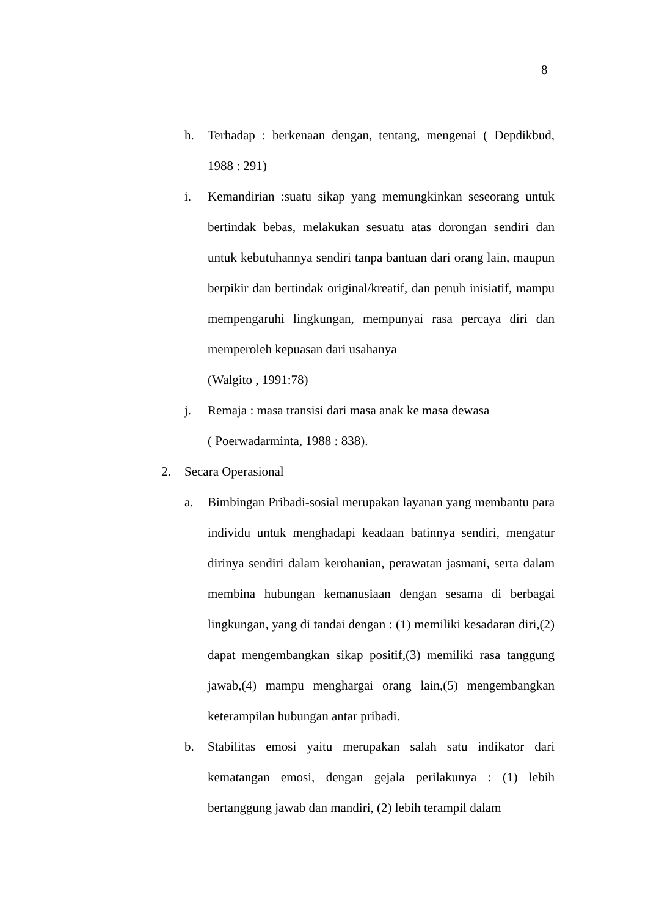8
h. Terhadap : berkenaan dengan, tentang, mengenai ( Depdikbud, 1988 : 291)
i. Kemandirian :suatu sikap yang memungkinkan seseorang untuk bertindak bebas, melakukan sesuatu atas dorongan sendiri dan untuk kebutuhannya sendiri tanpa bantuan dari orang lain, maupun berpikir dan bertindak original/kreatif, dan penuh inisiatif, mampu mempengaruhi lingkungan, mempunyai rasa percaya diri dan memperoleh kepuasan dari usahanya
(Walgito , 1991:78)
j. Remaja : masa transisi dari masa anak ke masa dewasa
( Poerwadarminta, 1988 : 838).
2. Secara Operasional
a. Bimbingan Pribadi-sosial merupakan layanan yang membantu para individu untuk menghadapi keadaan batinnya sendiri, mengatur dirinya sendiri dalam kerohanian, perawatan jasmani, serta dalam membina hubungan kemanusiaan dengan sesama di berbagai lingkungan, yang di tandai dengan : (1) memiliki kesadaran diri,(2) dapat mengembangkan sikap positif,(3) memiliki rasa tanggung jawab,(4) mampu menghargai orang lain,(5) mengembangkan keterampilan hubungan antar pribadi.
b. Stabilitas emosi yaitu merupakan salah satu indikator dari kematangan emosi, dengan gejala perilakunya : (1) lebih bertanggung jawab dan mandiri, (2) lebih terampil dalam